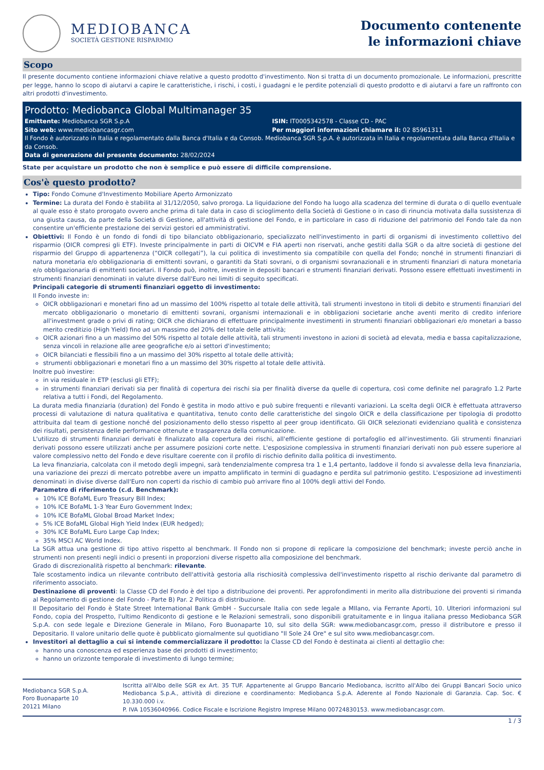MEDIOBANCA
SOCIETÀ GESTIONE RISPARMIO
Documento contenente
le informazioni chiave
Scopo
Il presente documento contiene informazioni chiave relative a questo prodotto d'investimento. Non si tratta di un documento promozionale. Le informazioni, prescritte per legge, hanno lo scopo di aiutarvi a capire le caratteristiche, i rischi, i costi, i guadagni e le perdite potenziali di questo prodotto e di aiutarvi a fare un raffronto con altri prodotti d'investimento.
Prodotto: Mediobanca Global Multimanager 35
Emittente: Mediobanca SGR S.p.A
ISIN: IT0005342578 - Classe CD - PAC
Sito web: www.mediobancasgr.com
Per maggiori informazioni chiamare il: 02 85961311
Il Fondo è autorizzato in Italia e regolamentato dalla Banca d'Italia e da Consob. Mediobanca SGR S.p.A. è autorizzata in Italia e regolamentata dalla Banca d'Italia e da Consob.
Data di generazione del presente documento: 28/02/2024
State per acquistare un prodotto che non è semplice e può essere di difficile comprensione.
Cos'è questo prodotto?
Tipo: Fondo Comune d'Investimento Mobiliare Aperto Armonizzato
Termine: La durata del Fondo è stabilita al 31/12/2050, salvo proroga. La liquidazione del Fondo ha luogo alla scadenza del termine di durata o di quello eventuale al quale esso è stato prorogato ovvero anche prima di tale data in caso di scioglimento della Società di Gestione o in caso di rinuncia motivata dalla sussistenza di una giusta causa, da parte della Società di Gestione, all'attività di gestione del Fondo, e in particolare in caso di riduzione del patrimonio del Fondo tale da non consentire un'efficiente prestazione dei servizi gestori ed amministrativi.
Obiettivi: Il Fondo è un fondo di fondi di tipo bilanciato obbligazionario, specializzato nell'investimento in parti di organismi di investimento collettivo del risparmio (OICR compresi gli ETF). Investe principalmente in parti di OICVM e FIA aperti non riservati, anche gestiti dalla SGR o da altre società di gestione del risparmio del Gruppo di appartenenza (“OICR collegati”), la cui politica di investimento sia compatibile con quella del Fondo; nonché in strumenti finanziari di natura monetaria e/o obbligazionaria di emittenti sovrani, o garantiti da Stati sovrani, o di organismi sovranazionali e in strumenti finanziari di natura monetaria e/o obbligazionaria di emittenti societari. Il Fondo può, inoltre, investire in depositi bancari e strumenti finanziari derivati. Possono essere effettuati investimenti in strumenti finanziari denominati in valute diverse dall'Euro nei limiti di seguito specificati.
Principali categorie di strumenti finanziari oggetto di investimento:
Il Fondo investe in:
OICR obbligazionari e monetari fino ad un massimo del 100% rispetto al totale delle attività, tali strumenti investono in titoli di debito e strumenti finanziari del mercato obbligazionario o monetario di emittenti sovrani, organismi internazionali e in obbligazioni societarie anche aventi merito di credito inferiore all'investment grade o privi di rating; OICR che dichiarano di effettuare principalmente investimenti in strumenti finanziari obbligazionari e/o monetari a basso merito creditizio (High Yield) fino ad un massimo del 20% del totale delle attività;
OICR azionari fino a un massimo del 50% rispetto al totale delle attività, tali strumenti investono in azioni di società ad elevata, media e bassa capitalizzazione, senza vincoli in relazione alle aree geografiche e/o ai settori d'investimento;
OICR bilanciati e flessibili fino a un massimo del 30% rispetto al totale delle attività;
strumenti obbligazionari e monetari fino a un massimo del 30% rispetto al totale delle attività.
Inoltre può investire:
in via residuale in ETP (esclusi gli ETF);
in strumenti finanziari derivati sia per finalità di copertura dei rischi sia per finalità diverse da quelle di copertura, così come definite nel paragrafo 1.2 Parte relativa a tutti i Fondi, del Regolamento.
La durata media finanziaria (duration) del Fondo è gestita in modo attivo e può subire frequenti e rilevanti variazioni. La scelta degli OICR è effettuata attraverso processi di valutazione di natura qualitativa e quantitativa, tenuto conto delle caratteristiche del singolo OICR e della classificazione per tipologia di prodotto attribuita dal team di gestione nonché del posizionamento dello stesso rispetto al peer group identificato. Gli OICR selezionati evidenziano qualità e consistenza dei risultati, persistenza delle performance ottenute e trasparenza della comunicazione.
L'utilizzo di strumenti finanziari derivati è finalizzato alla copertura dei rischi, all'efficiente gestione di portafoglio ed all'investimento. Gli strumenti finanziari derivati possono essere utilizzati anche per assumere posizioni corte nette. L'esposizione complessiva in strumenti finanziari derivati non può essere superiore al valore complessivo netto del Fondo e deve risultare coerente con il profilo di rischio definito dalla politica di investimento.
La leva finanziaria, calcolata con il metodo degli impegni, sarà tendenzialmente compresa tra 1 e 1,4 pertanto, laddove il fondo si avvalesse della leva finanziaria, una variazione dei prezzi di mercato potrebbe avere un impatto amplificato in termini di guadagno e perdita sul patrimonio gestito. L'esposizione ad investimenti denominati in divise diverse dall'Euro non coperti da rischio di cambio può arrivare fino al 100% degli attivi del Fondo.
Parametro di riferimento (c.d. Benchmark):
10% ICE BofaML Euro Treasury Bill Index;
10% ICE BofaML 1-3 Year Euro Government Index;
10% ICE BofaML Global Broad Market Index;
5% ICE BofaML Global High Yield Index (EUR hedged);
30% ICE BofaML Euro Large Cap Index;
35% MSCI AC World Index.
La SGR attua una gestione di tipo attivo rispetto al benchmark. Il Fondo non si propone di replicare la composizione del benchmark; investe perciò anche in strumenti non presenti negli indici o presenti in proporzioni diverse rispetto alla composizione del benchmark.
Grado di discrezionalità rispetto al benchmark: rilevante.
Tale scostamento indica un rilevante contributo dell'attività gestoria alla rischiosità complessiva dell'investimento rispetto al rischio derivante dal parametro di riferimento associato.
Destinazione di proventi: la Classe CD del Fondo è del tipo a distribuzione dei proventi. Per approfondimenti in merito alla distribuzione dei proventi si rimanda al Regolamento di gestione del Fondo - Parte B) Par. 2 Politica di distribuzione.
Il Depositario del Fondo è State Street International Bank GmbH - Succursale Italia con sede legale a MIlano, via Ferrante Aporti, 10. Ulteriori informazioni sul Fondo, copia del Prospetto, l'ultimo Rendiconto di gestione e le Relazioni semestrali, sono disponibili gratuitamente e in lingua italiana presso Mediobanca SGR S.p.A. con sede legale e Direzione Generale in Milano, Foro Buonaparte 10, sul sito della SGR: www.mediobancasgr.com, presso il distributore e presso il Depositario. Il valore unitario delle quote è pubblicato giornalmente sul quotidiano "Il Sole 24 Ore" e sul sito www.mediobancasgr.com.
Investitori al dettaglio a cui si intende commercializzare il prodotto: la Classe CD del Fondo è destinata ai clienti al dettaglio che:
hanno una conoscenza ed esperienza base dei prodotti di investimento;
hanno un orizzonte temporale di investimento di lungo termine;
Mediobanca SGR S.p.A.
Foro Buonaparte 10
20121 Milano
Iscritta all'Albo delle SGR ex Art. 35 TUF. Appartenente al Gruppo Bancario Mediobanca, iscritto all'Albo dei Gruppi Bancari Socio unico Mediobanca S.p.A., attività di direzione e coordinamento: Mediobanca S.p.A. Aderente al Fondo Nazionale di Garanzia. Cap. Soc. € 10.330.000 i.v.
P. IVA 10536040966. Codice Fiscale e Iscrizione Registro Imprese Milano 00724830153. www.mediobancasgr.com.
1 / 3